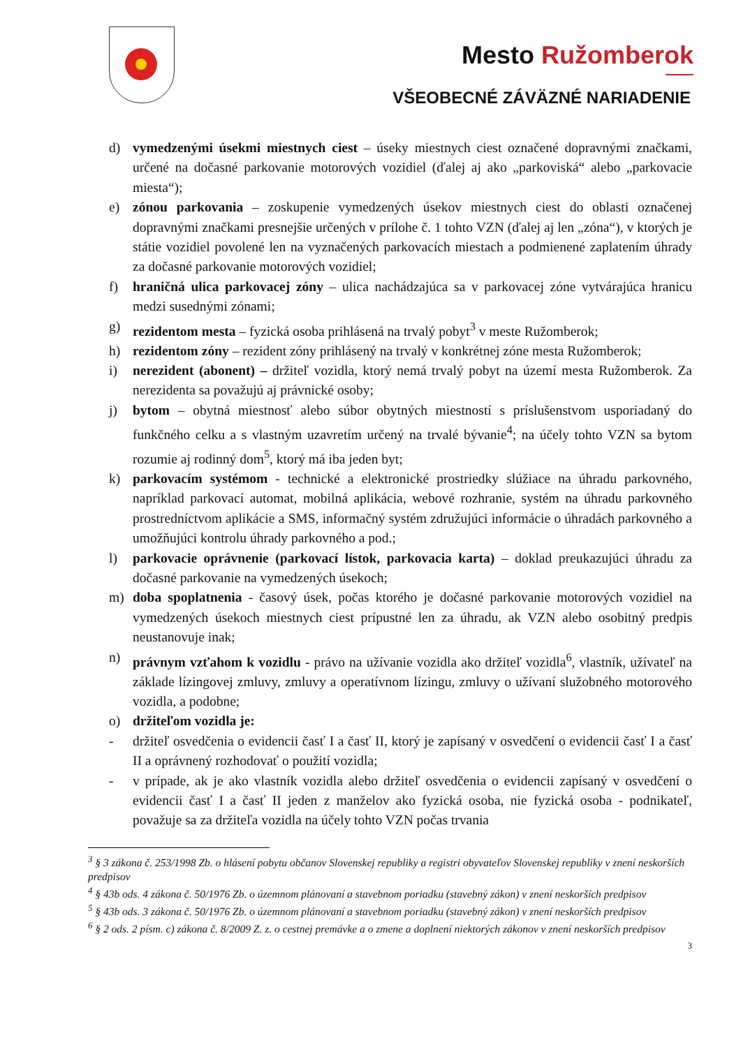Mesto Ružomberok
VŠEOBECNÉ ZÁVÄZNÉ NARIADENIE
d) vymedzenými úsekmi miestnych ciest – úseky miestnych ciest označené dopravnými značkami, určené na dočasné parkovanie motorových vozidiel (ďalej aj ako „parkoviská“ alebo „parkovacie miesta“);
e) zónou parkovania – zoskupenie vymedzených úsekov miestnych ciest do oblasti označenej dopravnými značkami presnejšie určených v prílohe č. 1 tohto VZN (ďalej aj len „zóna“), v ktorých je státie vozidiel povolené len na vyznačených parkovacích miestach a podmienené zaplatením úhrady za dočasné parkovanie motorových vozidiel;
f) hraničná ulica parkovacej zóny – ulica nachádzajúca sa v parkovacej zóne vytvárajúca hranicu medzi susednými zónami;
g) rezidentom mesta – fyzická osoba prihlásená na trvalý pobyt<sup>3</sup> v meste Ružomberok;
h) rezidentom zóny – rezident zóny prihlásený na trvalý v konkrétnej zóne mesta Ružomberok;
i) nerezident (abonent) – držiteľ vozidla, ktorý nemá trvalý pobyt na území mesta Ružomberok. Za nerezidenta sa považujú aj právnické osoby;
j) bytom – obytná miestnosť alebo súbor obytných miestností s príslušenstvom usporiadaný do funkčného celku a s vlastným uzavretím určený na trvalé bývanie<sup>4</sup>; na účely tohto VZN sa bytom rozumie aj rodinný dom<sup>5</sup>, ktorý má iba jeden byt;
k) parkovacím systémom - technické a elektronické prostriedky slúžiace na úhradu parkovného, napríklad parkovací automat, mobilná aplikácia, webové rozhranie, systém na úhradu parkovného prostredníctvom aplikácie a SMS, informačný systém združujúci informácie o úhradách parkovného a umožňujúci kontrolu úhrady parkovného a pod.;
l) parkovacie oprávnenie (parkovací lístok, parkovacia karta) – doklad preukazujúci úhradu za dočasné parkovanie na vymedzených úsekoch;
m) doba spoplatnenia - časový úsek, počas ktorého je dočasné parkovanie motorových vozidiel na vymedzených úsekoch miestnych ciest prípustné len za úhradu, ak VZN alebo osobitný predpis neustanovuje inak;
n) právnym vzťahom k vozidlu - právo na užívanie vozidla ako držiteľ vozidla<sup>6</sup>, vlastník, užívateľ na základe lízingovej zmluvy, zmluvy a operatívnom lízingu, zmluvy o užívaní služobného motorového vozidla, a podobne;
o) držiteľom vozidla je:
- držiteľ osvedčenia o evidencii časť I a časť II, ktorý je zapísaný v osvedčení o evidencii časť I a časť II a oprávnený rozhodovať o použití vozidla;
- v prípade, ak je ako vlastník vozidla alebo držiteľ osvedčenia o evidencii zapísaný v osvedčení o evidencii časť I a časť II jeden z manželov ako fyzická osoba, nie fyzická osoba - podnikateľ, považuje sa za držiteľa vozidla na účely tohto VZN počas trvania
<sup>3</sup> § 3 zákona č. 253/1998 Zb. o hlásení pobytu občanov Slovenskej republiky a registri obyvateľov Slovenskej republiky v znení neskorších predpisov
<sup>4</sup> § 43b ods. 4 zákona č. 50/1976 Zb. o územnom plánovaní a stavebnom poriadku (stavebný zákon) v znení neskorších predpisov
<sup>5</sup> § 43b ods. 3 zákona č. 50/1976 Zb. o územnom plánovaní a stavebnom poriadku (stavebný zákon) v znení neskorších predpisov
<sup>6</sup> § 2 ods. 2 písm. c) zákona č. 8/2009 Z. z. o cestnej premávke a o zmene a doplnení niektorých zákonov v znení neskorších predpisov
3